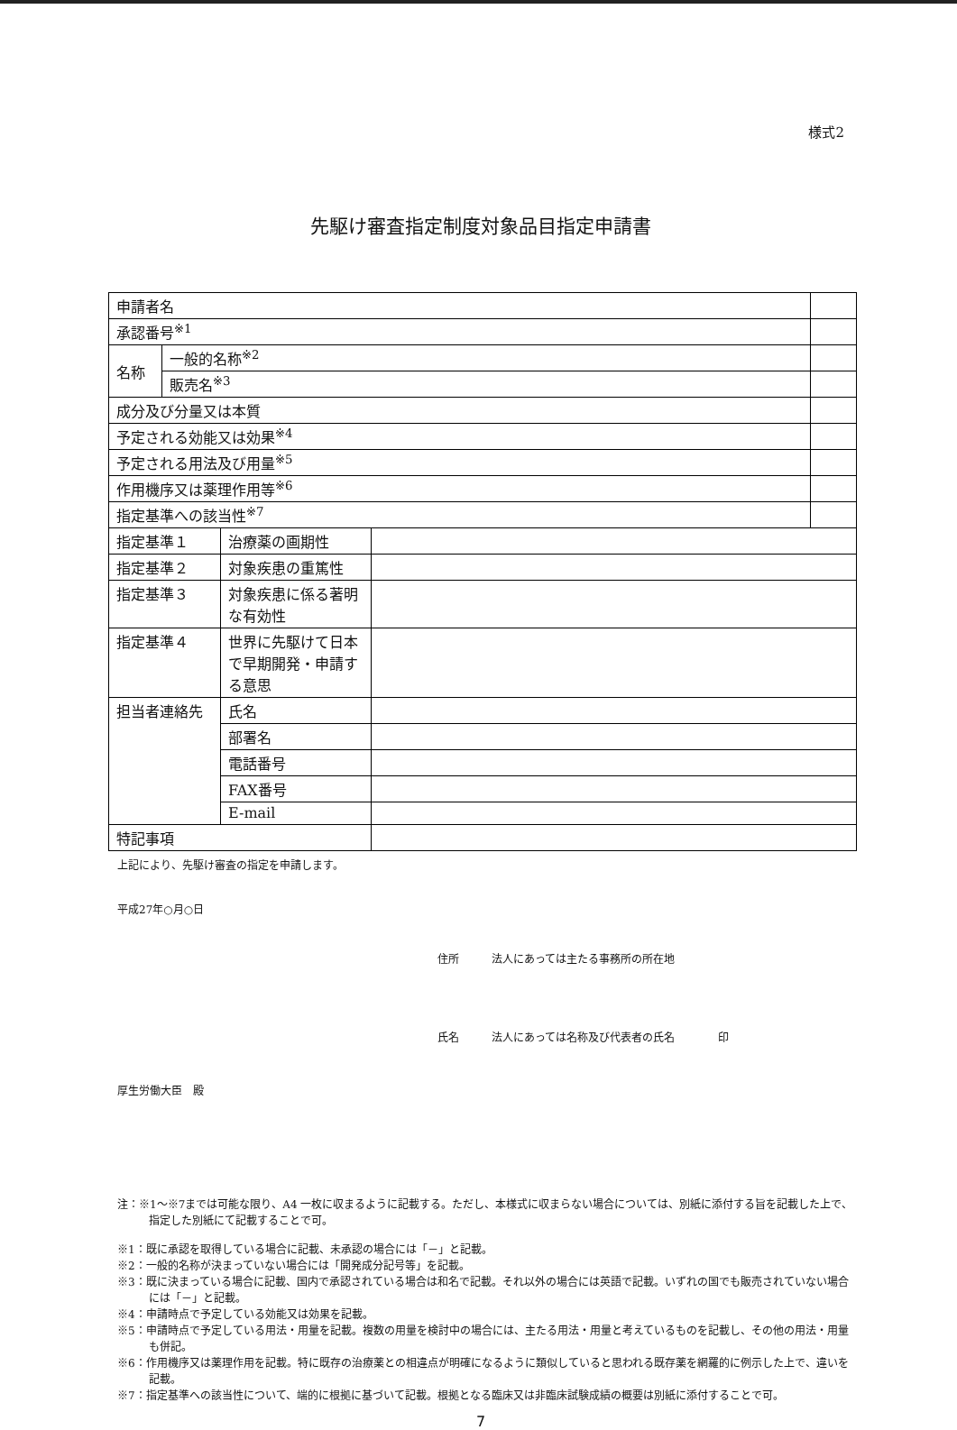様式2
先駆け審査指定制度対象品目指定申請書
| 申請者名 | | |
| 承認番号<sup>※1</sup> | | |
| 名称 | 一般的名称<sup>※2</sup> | |
| | 販売名<sup>※3</sup> | |
| 成分及び分量又は本質 | | |
| 予定される効能又は効果<sup>※4</sup> | | |
| 予定される用法及び用量<sup>※5</sup> | | |
| 作用機序又は薬理作用等<sup>※6</sup> | | |
| 指定基準への該当性<sup>※7</sup> | | |
| 指定基準１ | 治療薬の画期性 | |
| 指定基準２ | 対象疾患の重篤性 | |
| 指定基準３ | 対象疾患に係る著明な有効性 | |
| 指定基準４ | 世界に先駆けて日本で早期開発・申請する意思 | |
| 担当者連絡先 | 氏名 | |
| | 部署名 | |
| | 電話番号 | |
| | FAX番号 | |
| | E-mail | |
| 特記事項 | | |
上記により、先駆け審査の指定を申請します。
平成27年○月○日
住所　　　法人にあっては主たる事務所の所在地
氏名　　　法人にあっては名称及び代表者の氏名　　　　印
厚生労働大臣　殿
注：※1～※7までは可能な限り、A4 一枚に収まるように記載する。ただし、本様式に収まらない場合については、別紙に添付する旨を記載した上で、指定した別紙にて記載することで可。
※1：既に承認を取得している場合に記載、未承認の場合には「－」と記載。
※2：一般的名称が決まっていない場合には「開発成分記号等」を記載。
※3：既に決まっている場合に記載、国内で承認されている場合は和名で記載。それ以外の場合には英語で記載。いずれの国でも販売されていない場合には「－」と記載。
※4：申請時点で予定している効能又は効果を記載。
※5：申請時点で予定している用法・用量を記載。複数の用量を検討中の場合には、主たる用法・用量と考えているものを記載し、その他の用法・用量も併記。
※6：作用機序又は薬理作用を記載。特に既存の治療薬との相違点が明確になるように類似していると思われる既存薬を網羅的に例示した上で、違いを記載。
※7：指定基準への該当性について、端的に根拠に基づいて記載。根拠となる臨床又は非臨床試験成績の概要は別紙に添付することで可。
7